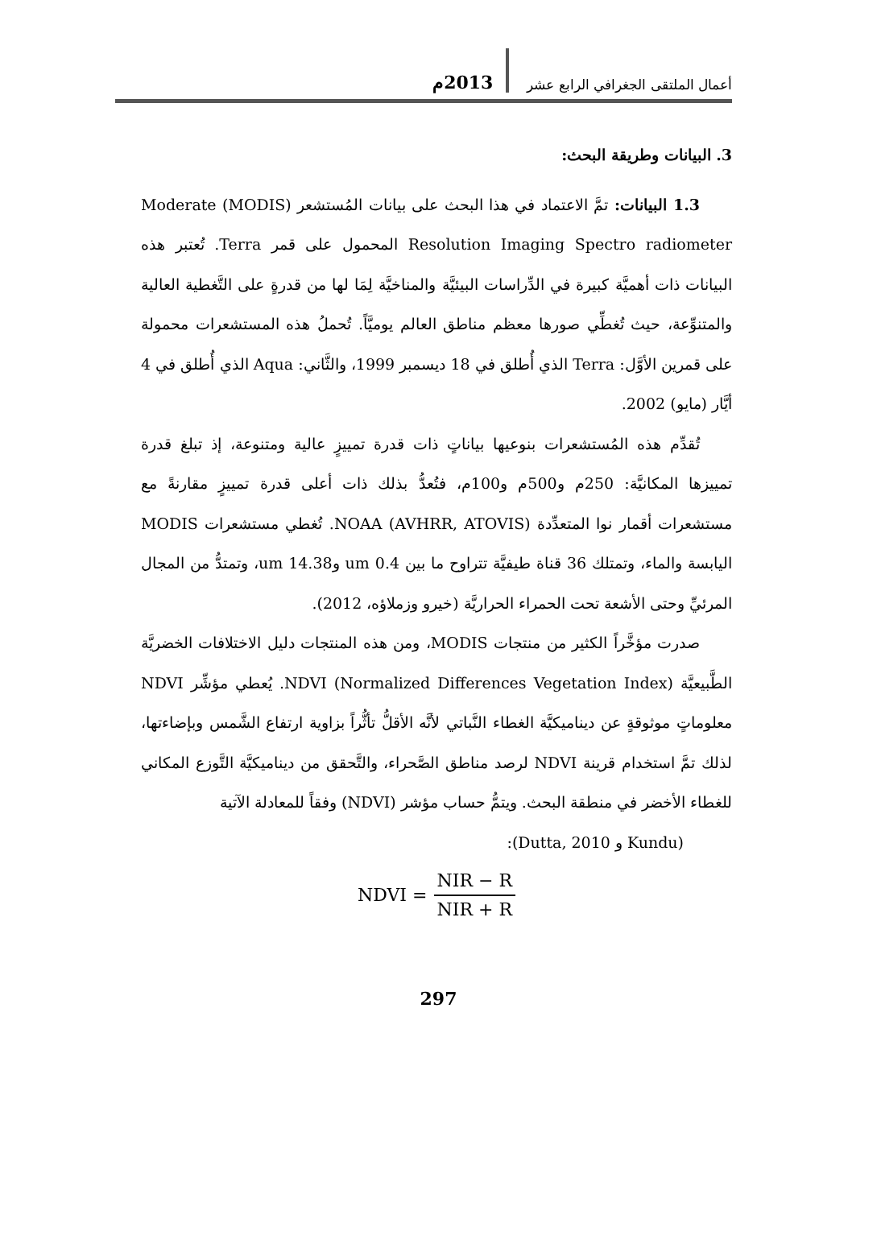أعمال الملتقى الجغرافي الرابع عشر 2013م
3. البيانات وطريقة البحث:
1.3 البيانات: تمَّ الاعتماد في هذا البحث على بيانات المُستشعر (MODIS) Moderate Resolution Imaging Spectro radiometer المحمول على قمر Terra. تُعتبر هذه البيانات ذات أهميَّة كبيرة في الدِّراسات البيئيَّة والمناخيَّة لِمَا لها من قدرةٍ على التَّغطية العالية والمتنوِّعة، حيث تُغطِّي صورها معظم مناطق العالم يوميَّاً. تُحملُ هذه المستشعرات محمولة على قمرين الأوَّل: Terra الذي أُطلق في 18 ديسمبر 1999، والثَّاني: Aqua الذي أُطلق في 4 أيَّار (مايو) 2002.
تُقدِّم هذه المُستشعرات بنوعيها بياناتٍ ذات قدرة تمييزٍ عالية ومتنوعة، إذ تبلغ قدرة تمييزها المكانيَّة: 250م و500م و100م، فتُعدُّ بذلك ذات أعلى قدرة تمييزٍ مقارنةً مع مستشعرات أقمار نوا المتعدِّدة (AVHRR, ATOVIS) NOAA. تُغطي مستشعرات MODIS اليابسة والماء، وتمتلك 36 قناة طيفيَّة تتراوح ما بين 0.4 um و14.38 um، وتمتدُّ من المجال المرئيِّ وحتى الأشعة تحت الحمراء الحراريَّة (خيرو وزملاؤه، 2012).
صدرت مؤخَّراً الكثير من منتجات MODIS، ومن هذه المنتجات دليل الاختلافات الخضريَّة الطَّبيعيَّة NDVI (Normalized Differences Vegetation Index). يُعطي مؤشِّر NDVI معلوماتٍ موثوقةٍ عن ديناميكيَّة الغطاء النَّباتي لأنَّه الأقلُّ تأثُّراً بزاوية ارتفاع الشَّمس وبإضاءتها، لذلك تمَّ استخدام قرينة NDVI لرصد مناطق الصَّحراء، والتَّحقق من ديناميكيَّة التَّوزع المكاني للغطاء الأخضر في منطقة البحث. ويتمُّ حساب مؤشر (NDVI) وفقاً للمعادلة الآتية
(Kundu و Dutta, 2010):
NDVI = NIR − R NIR + R
297